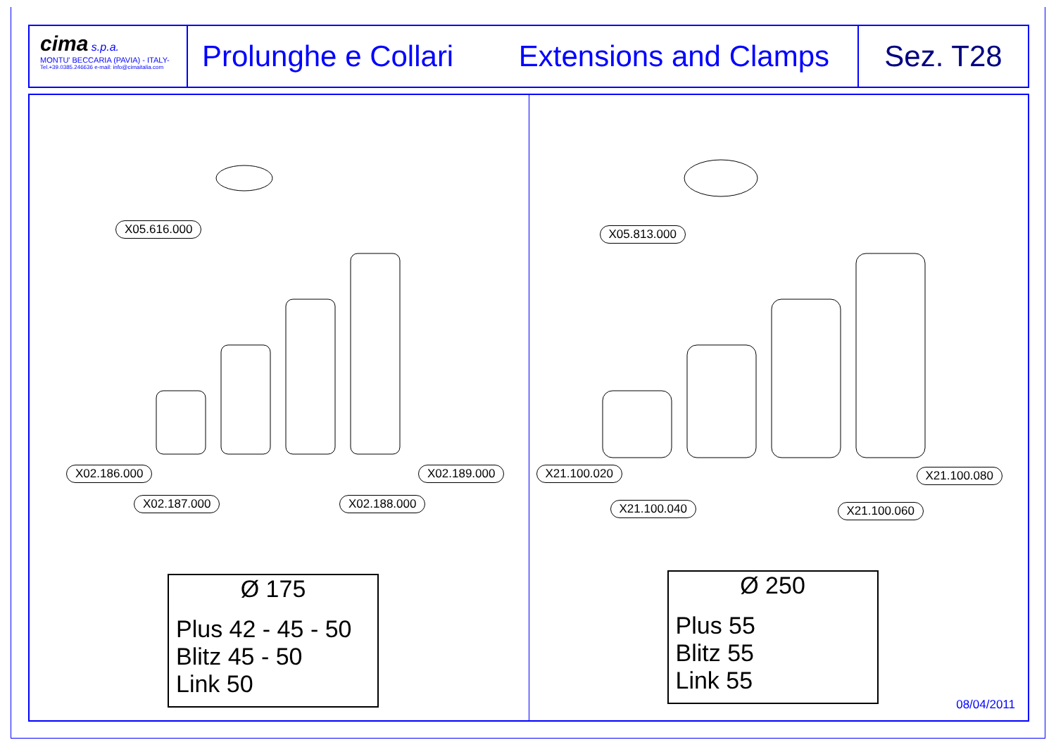cima s.p.a.
MONTU' BECCARIA (PAVIA) - ITALY-
Tel.+39.0385.246636 e-mail: info@cimaitalia.com
Prolunghe e Collari Extensions and Clamps
Sez. T28
X05.616.000
X02.186.000
X02.187.000 X02.188.000
X02.189.000
Ø 175
Plus 42 - 45 - 50
Blitz 45 - 50
Link 50
X05.813.000
X21.100.020
X21.100.040 X21.100.060
X21.100.080
Ø 250
Plus 55
Blitz 55
Link 55
08/04/2011